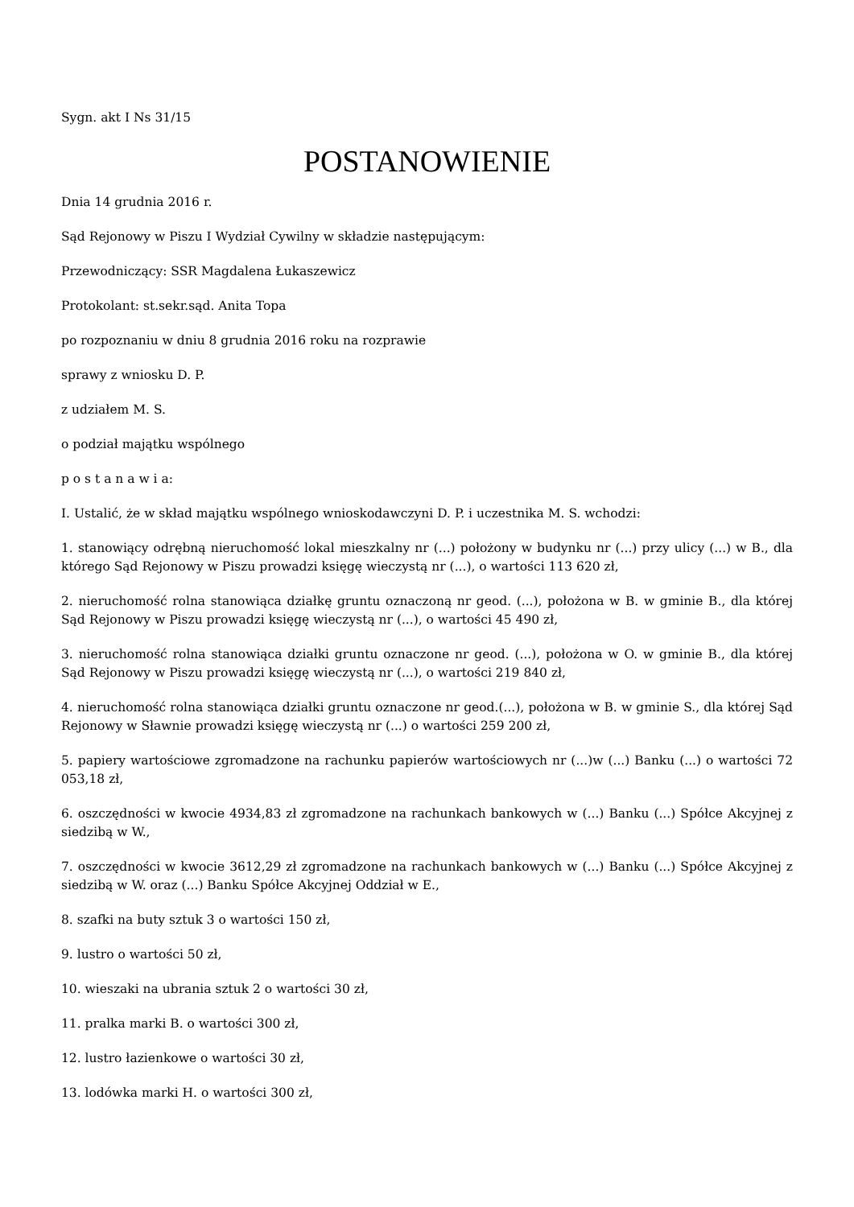Sygn. akt I Ns 31/15
POSTANOWIENIE
Dnia 14 grudnia 2016 r.
Sąd Rejonowy w Piszu I Wydział Cywilny w składzie następującym:
Przewodniczący: SSR Magdalena Łukaszewicz
Protokolant: st.sekr.sąd. Anita Topa
po rozpoznaniu w dniu 8 grudnia 2016 roku na rozprawie
sprawy z wniosku D. P.
z udziałem M. S.
o podział majątku wspólnego
p o s t a n a w i a:
I. Ustalić, że w skład majątku wspólnego wnioskodawczyni D. P. i uczestnika M. S. wchodzi:
1. stanowiący odrębną nieruchomość lokal mieszkalny nr (...) położony w budynku nr (...) przy ulicy (...) w B., dla którego Sąd Rejonowy w Piszu prowadzi księgę wieczystą nr (...), o wartości 113 620 zł,
2. nieruchomość rolna stanowiąca działkę gruntu oznaczoną nr geod. (...), położona w B. w gminie B., dla której Sąd Rejonowy w Piszu prowadzi księgę wieczystą nr (...), o wartości 45 490 zł,
3. nieruchomość rolna stanowiąca działki gruntu oznaczone nr geod. (...), położona w O. w gminie B., dla której Sąd Rejonowy w Piszu prowadzi księgę wieczystą nr (...), o wartości 219 840 zł,
4. nieruchomość rolna stanowiąca działki gruntu oznaczone nr geod.(...), położona w B. w gminie S., dla której Sąd Rejonowy w Sławnie prowadzi księgę wieczystą nr (...) o wartości 259 200 zł,
5. papiery wartościowe zgromadzone na rachunku papierów wartościowych nr (...)w (...) Banku (...) o wartości 72 053,18 zł,
6. oszczędności w kwocie 4934,83 zł zgromadzone na rachunkach bankowych w (...) Banku (...) Spółce Akcyjnej z siedzibą w W.,
7. oszczędności w kwocie 3612,29 zł zgromadzone na rachunkach bankowych w (...) Banku (...) Spółce Akcyjnej z siedzibą w W. oraz (...) Banku Spółce Akcyjnej Oddział w E.,
8. szafki na buty sztuk 3 o wartości 150 zł,
9. lustro o wartości 50 zł,
10. wieszaki na ubrania sztuk 2 o wartości 30 zł,
11. pralka marki B. o wartości 300 zł,
12. lustro łazienkowe o wartości 30 zł,
13. lodówka marki H. o wartości 300 zł,